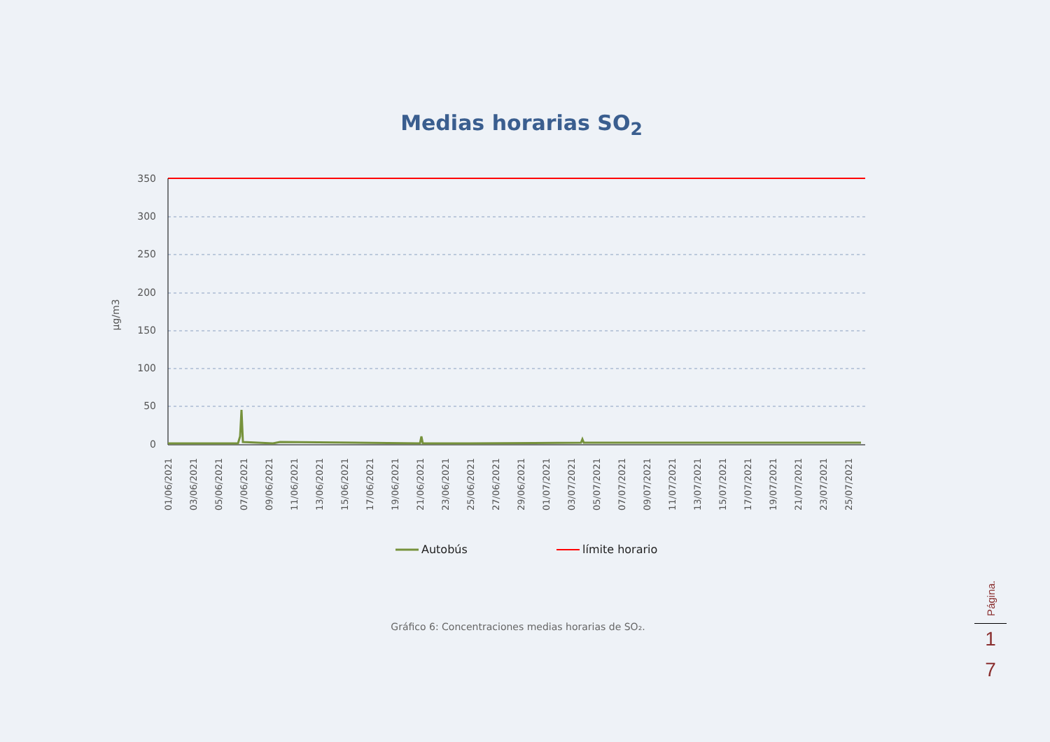Medias horarias SO<sub>2</sub>
350
300
250
200
150
100
50
0
µg/m3
01/06/2021
03/06/2021
05/06/2021
07/06/2021
09/06/2021
11/06/2021
13/06/2021
15/06/2021
17/06/2021
19/06/2021
21/06/2021
23/06/2021
25/06/2021
27/06/2021
29/06/2021
01/07/2021
03/07/2021
05/07/2021
07/07/2021
09/07/2021
11/07/2021
13/07/2021
15/07/2021
17/07/2021
19/07/2021
21/07/2021
23/07/2021
25/07/2021
Autobús
límite horario
Gráfico 6: Concentraciones medias horarias de SO₂.
Página.
1
7